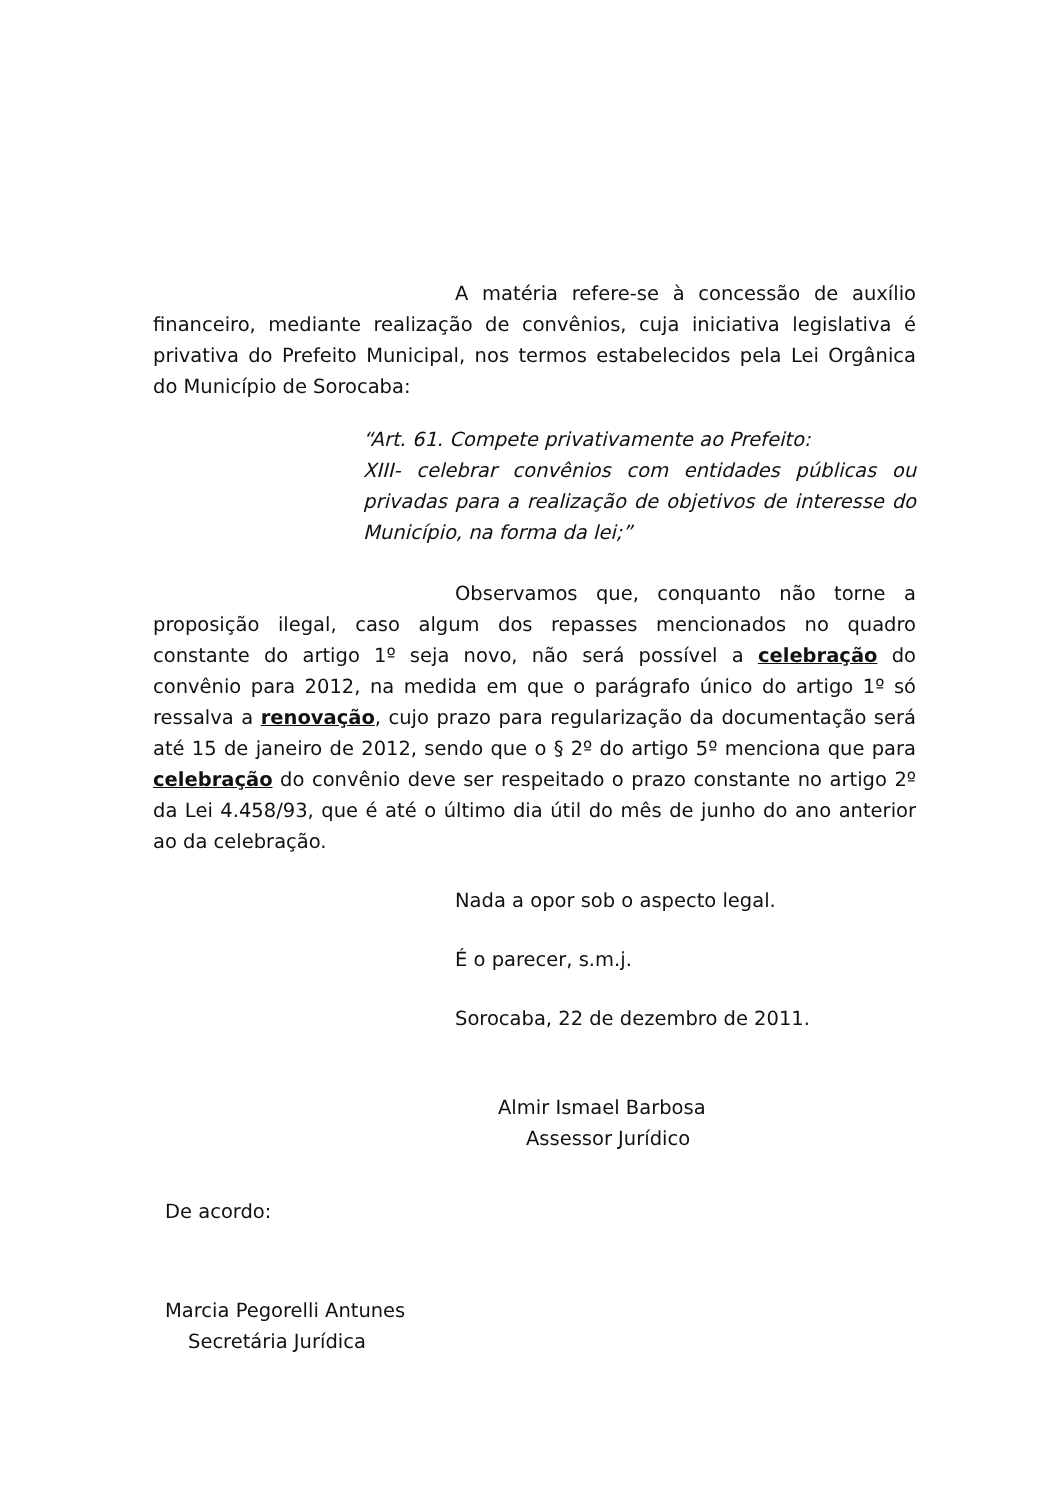A matéria refere-se à concessão de auxílio financeiro, mediante realização de convênios, cuja iniciativa legislativa é privativa do Prefeito Municipal, nos termos estabelecidos pela Lei Orgânica do Município de Sorocaba:
“Art. 61. Compete privativamente ao Prefeito:
XIII- celebrar convênios com entidades públicas ou privadas para a realização de objetivos de interesse do Município, na forma da lei;”
Observamos que, conquanto não torne a proposição ilegal, caso algum dos repasses mencionados no quadro constante do artigo 1º seja novo, não será possível a celebração do convênio para 2012, na medida em que o parágrafo único do artigo 1º só ressalva a renovação, cujo prazo para regularização da documentação será até 15 de janeiro de 2012, sendo que o § 2º do artigo 5º menciona que para celebração do convênio deve ser respeitado o prazo constante no artigo 2º da Lei 4.458/93, que é até o último dia útil do mês de junho do ano anterior ao da celebração.
Nada a opor sob o aspecto legal.
É o parecer, s.m.j.
Sorocaba, 22 de dezembro de 2011.
Almir Ismael Barbosa
Assessor Jurídico
De acordo:
Marcia Pegorelli Antunes
Secretária Jurídica